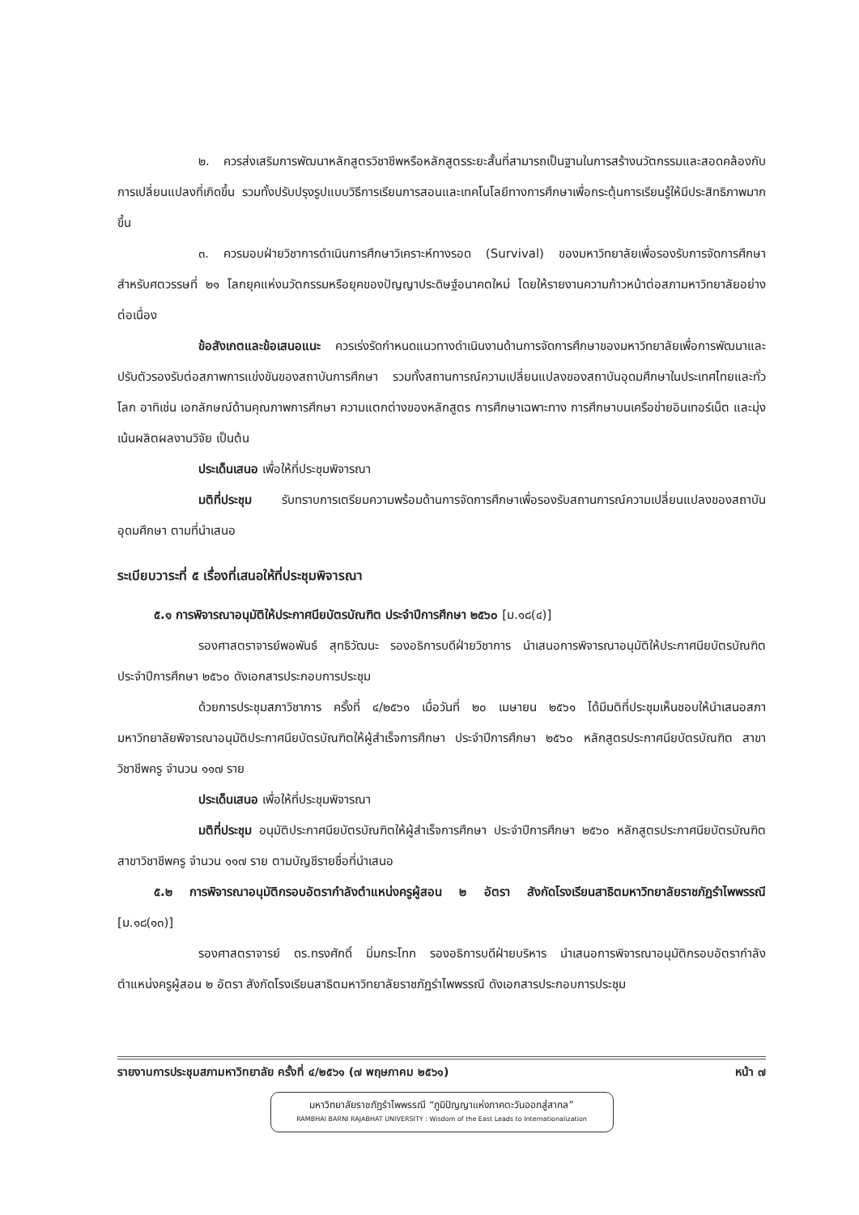๒. ควรส่งเสริมการพัฒนาหลักสูตรวิชาชีพหรือหลักสูตรระยะสั้นที่สามารถเป็นฐานในการสร้างนวัตกรรมและสอดคล้องกับการเปลี่ยนแปลงที่เกิดขึ้น รวมทั้งปรับปรุงรูปแบบวิธีการเรียนการสอนและเทคโนโลยีทางการศึกษาเพื่อกระตุ้นการเรียนรู้ให้มีประสิทธิภาพมากขึ้น
๓. ควรมอบฝ่ายวิชาการดำเนินการศึกษาวิเคราะห์ทางรอด (Survival) ของมหาวิทยาลัยเพื่อรองรับการจัดการศึกษาสำหรับศตวรรษที่ ๒๑ โลกยุคแห่งนวัตกรรมหรือยุคของปัญญาประดิษฐ์อนาคตใหม่ โดยให้รายงานความก้าวหน้าต่อสภามหาวิทยาลัยอย่างต่อเนื่อง
ข้อสังเกตและข้อเสนอแนะ ควรเร่งรัดกำหนดแนวทางดำเนินงานด้านการจัดการศึกษาของมหาวิทยาลัยเพื่อการพัฒนาและปรับตัวรองรับต่อสภาพการแข่งขันของสถาบันการศึกษา รวมทั้งสถานการณ์ความเปลี่ยนแปลงของสถาบันอุดมศึกษาในประเทศไทยและทั่วโลก อาทิเช่น เอกลักษณ์ด้านคุณภาพการศึกษา ความแตกต่างของหลักสูตร การศึกษาเฉพาะทาง การศึกษาบนเครือข่ายอินเทอร์เน็ต และมุ่งเน้นผลิตผลงานวิจัย เป็นต้น
ประเด็นเสนอ เพื่อให้ที่ประชุมพิจารณา
มติที่ประชุม รับทราบการเตรียมความพร้อมด้านการจัดการศึกษาเพื่อรองรับสถานการณ์ความเปลี่ยนแปลงของสถาบันอุดมศึกษา ตามที่นำเสนอ
ระเบียบวาระที่ ๕ เรื่องที่เสนอให้ที่ประชุมพิจารณา
๕.๑ การพิจารณาอนุมัติให้ประกาศนียบัตรบัณฑิต ประจำปีการศึกษา ๒๕๖๐ [ม.๑๘(๔)]
รองศาสตราจารย์พอพันธ์ สุทธิวัฒนะ รองอธิการบดีฝ่ายวิชาการ นำเสนอการพิจารณาอนุมัติให้ประกาศนียบัตรบัณฑิต ประจำปีการศึกษา ๒๕๖๐ ดังเอกสารประกอบการประชุม
ด้วยการประชุมสภาวิชาการ ครั้งที่ ๔/๒๕๖๑ เมื่อวันที่ ๒๐ เมษายน ๒๕๖๑ ได้มีมติที่ประชุมเห็นชอบให้นำเสนอสภามหาวิทยาลัยพิจารณาอนุมัติประกาศนียบัตรบัณฑิตให้ผู้สำเร็จการศึกษา ประจำปีการศึกษา ๒๕๖๐ หลักสูตรประกาศนียบัตรบัณฑิต สาขาวิชาชีพครู จำนวน ๑๑๗ ราย
ประเด็นเสนอ เพื่อให้ที่ประชุมพิจารณา
มติที่ประชุม อนุมัติประกาศนียบัตรบัณฑิตให้ผู้สำเร็จการศึกษา ประจำปีการศึกษา ๒๕๖๐ หลักสูตรประกาศนียบัตรบัณฑิต สาขาวิชาชีพครู จำนวน ๑๑๗ ราย ตามบัญชีรายชื่อที่นำเสนอ
๕.๒ การพิจารณาอนุมัติกรอบอัตรากำลังตำแหน่งครูผู้สอน ๒ อัตรา สังกัดโรงเรียนสาธิตมหาวิทยาลัยราชภัฏรำไพพรรณี [ม.๑๘(๑๓)]
รองศาสตราจารย์ ดร.ทรงศักดิ์ มิ่มกระโทก รองอธิการบดีฝ่ายบริหาร นำเสนอการพิจารณาอนุมัติกรอบอัตรากำลังตำแหน่งครูผู้สอน ๒ อัตรา สังกัดโรงเรียนสาธิตมหาวิทยาลัยราชภัฏรำไพพรรณี ดังเอกสารประกอบการประชุม
รายงานการประชุมสภามหาวิทยาลัย ครั้งที่ ๔/๒๕๖๑ (๗ พฤษภาคม ๒๕๖๑) หน้า ๗
มหาวิทยาลัยราชภัฏรำไพพรรณี “ภูมิปัญญาแห่งภาคตะวันออกสู่สากล”
RAMBHAI BARNI RAJABHAT UNIVERSITY : Wisdom of the East Leads to Internationalization